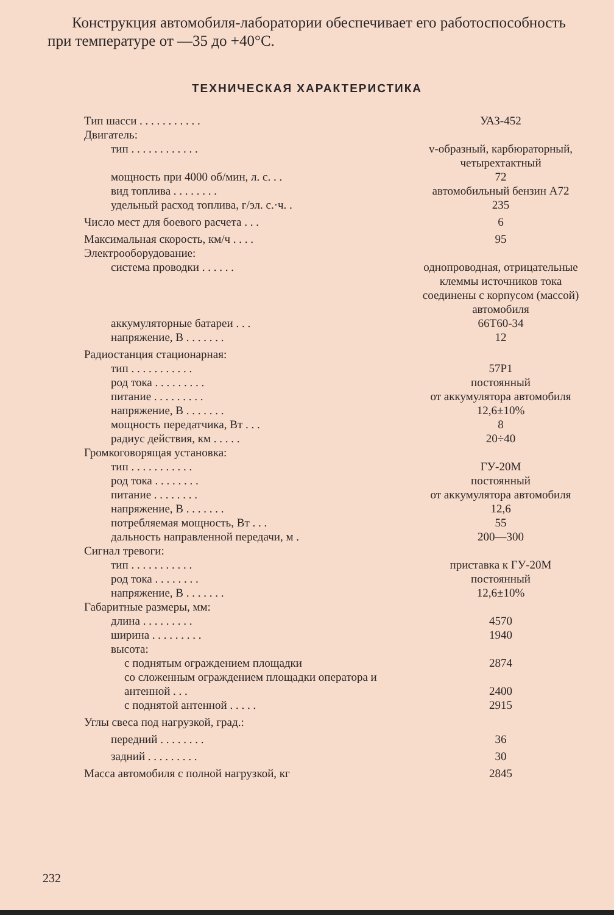Конструкция автомобиля-лаборатории обеспечивает его работоспособность при температуре от —35 до +40°С.
ТЕХНИЧЕСКАЯ ХАРАКТЕРИСТИКА
| Тип шасси . . . . . . . . . . . | УАЗ-452 |
| Двигатель: | |
| тип . . . . . . . . . . . . | v-образный, карбюраторный, четырехтактный |
| мощность при 4000 об/мин, л. с. . . | 72 |
| вид топлива . . . . . . . . | автомобильный бензин А72 |
| удельный расход топлива, г/эл. с.·ч. . | 235 |
| Число мест для боевого расчета . . . | 6 |
| Максимальная скорость, км/ч . . . . | 95 |
| Электрооборудование: | |
| система проводки . . . . . . | однопроводная, отрицательные клеммы источников тока соединены с корпусом (массой) автомобиля |
| аккумуляторные батареи . . . | 66Т60-34 |
| напряжение, В . . . . . . . | 12 |
| Радиостанция стационарная: | |
| тип . . . . . . . . . . . | 57Р1 |
| род тока . . . . . . . . . | постоянный |
| питание . . . . . . . . . | от аккумулятора автомобиля |
| напряжение, В . . . . . . . | 12,6±10% |
| мощность передатчика, Вт . . . | 8 |
| радиус действия, км . . . . . | 20÷40 |
| Громкоговорящая установка: | |
| тип . . . . . . . . . . . | ГУ-20М |
| род тока . . . . . . . . | постоянный |
| питание . . . . . . . . | от аккумулятора автомобиля |
| напряжение, В . . . . . . . | 12,6 |
| потребляемая мощность, Вт . . . | 55 |
| дальность направленной передачи, м . | 200—300 |
| Сигнал тревоги: | |
| тип . . . . . . . . . . . | приставка к ГУ-20М |
| род тока . . . . . . . . | постоянный |
| напряжение, В . . . . . . . | 12,6±10% |
| Габаритные размеры, мм: | |
| длина . . . . . . . . . | 4570 |
| ширина . . . . . . . . . | 1940 |
| высота: | |
| с поднятым ограждением площадки | 2874 |
| со сложенным ограждением площадки оператора и антенной . . . | 2400 |
| с поднятой антенной . . . . . | 2915 |
| Углы свеса под нагрузкой, град.: | |
| передний . . . . . . . . | 36 |
| задний . . . . . . . . . | 30 |
| Масса автомобиля с полной нагрузкой, кг | 2845 |
232